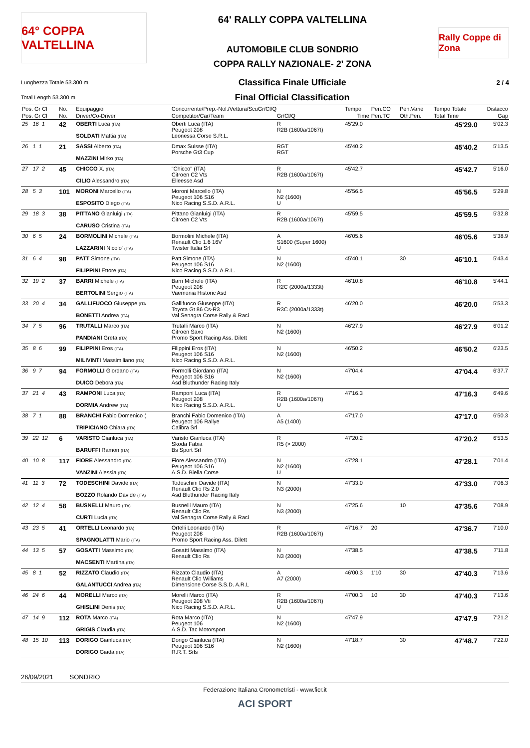64° COPPA VALTELLINA
64' RALLY COPPA VALTELLINA
AUTOMOBILE CLUB SONDRIO
COPPA RALLY NAZIONALE- 2' ZONA
Rally Coppe di Zona
Lunghezza Totale 53.300 m Classifica Finale Ufficiale 2 / 4
Total Length 53.300 m Final Official Classification
| Pos. Gr Cl | No. | Equipaggio | Concorrente/Prep.-Nol./Vettura/ScuGr/Cl/Q | | Tempo | Pen.CO | Pen.Varie | Tempo Totale | Distacco |
| --- | --- | --- | --- | --- | --- | --- | --- | --- | --- |
| Pos. Gr Cl | No. | Driver/Co-Driver | Competitor/Car/Team | Gr/Cl/Q | Time | Pen.TC | Oth.Pen. | Total Time | Gap |
| 25 16 1 | 42 | OBERTI Luca (ITA) SOLDATI Mattia (ITA) | Oberti Luca (ITA) Peugeot 208 Leonessa Corse S.R.L. | R R2B (1600a/1067t) | 45'29.0 | | | 45'29.0 | 5'02.3 |
| 26 1 1 | 21 | SASSI Alberto (ITA) MAZZINI Mirko (ITA) | Dmax Suisse (ITA) Porsche Gt3 Cup | RGT RGT | 45'40.2 | | | 45'40.2 | 5'13.5 |
| 27 17 2 | 45 | CHICCO X. (ITA) CILIO Alessandro (ITA) | "Chicco" (ITA) Citroen C2 Vts Elleesse Asd | R R2B (1600a/1067t) | 45'42.7 | | | 45'42.7 | 5'16.0 |
| 28 5 3 | 101 | MORONI Marcello (ITA) ESPOSITO Diego (ITA) | Moroni Marcello (ITA) Peugeot 106 S16 Nico Racing S.S.D. A.R.L. | N N2 (1600) U | 45'56.5 | | | 45'56.5 | 5'29.8 |
| 29 18 3 | 38 | PITTANO Gianluigi (ITA) CARUSO Cristina (ITA) | Pittano Gianluigi (ITA) Citroen C2 Vts | R R2B (1600a/1067t) | 45'59.5 | | | 45'59.5 | 5'32.8 |
| 30 6 5 | 24 | BORMOLINI Michele (ITA) LAZZARINI Nicolo' (ITA) | Bormolini Michele (ITA) Renault Clio 1.6 16V Twister Italia Srl | A S1600 (Super 1600) U | 46'05.6 | | | 46'05.6 | 5'38.9 |
| 31 6 4 | 98 | PATT Simone (ITA) FILIPPINI Ettore (ITA) | Patt Simone (ITA) Peugeot 106 S16 Nico Racing S.S.D. A.R.L. | N N2 (1600) | 45'40.1 | | 30 | 46'10.1 | 5'43.4 |
| 32 19 2 | 37 | BARRI Michele (ITA) BERTOLINI Sergio (ITA) | Barri Michele (ITA) Peugeot 208 Vaemenia Historic Asd | R R2C (2000a/1333t) | 46'10.8 | | | 46'10.8 | 5'44.1 |
| 33 20 4 | 34 | GALLIFUOCO Giuseppe (ITA BONETTI Andrea (ITA) | Gallifuoco Giuseppe (ITA) Toyota Gt 86 Cs-R3 Val Senagra Corse Rally & Raci | R R3C (2000a/1333t) | 46'20.0 | | | 46'20.0 | 5'53.3 |
| 34 7 5 | 96 | TRUTALLI Marco (ITA) PANDIANI Greta (ITA) | Trutalli Marco (ITA) Citroen Saxo Promo Sport Racing Ass. Dilett | N N2 (1600) | 46'27.9 | | | 46'27.9 | 6'01.2 |
| 35 8 6 | 99 | FILIPPINI Eros (ITA) MILIVINTI Massimiliano (ITA) | Filippini Eros (ITA) Peugeot 106 S16 Nico Racing S.S.D. A.R.L. | N N2 (1600) | 46'50.2 | | | 46'50.2 | 6'23.5 |
| 36 9 7 | 94 | FORMOLLI Giordano (ITA) DUICO Debora (ITA) | Formolli Giordano (ITA) Peugeot 106 S16 Asd Bluthunder Racing Italy | N N2 (1600) | 47'04.4 | | | 47'04.4 | 6'37.7 |
| 37 21 4 | 43 | RAMPONI Luca (ITA) DORMIA Andrew (ITA) | Ramponi Luca (ITA) Peugeot 208 Nico Racing S.S.D. A.R.L. | R R2B (1600a/1067t) U | 47'16.3 | | | 47'16.3 | 6'49.6 |
| 38 7 1 | 88 | BRANCHI Fabio Domenico ( TRIPICIANO Chiara (ITA) | Branchi Fabio Domenico (ITA) Peugeot 106 Rallye Calibra Srl | A A5 (1400) | 47'17.0 | | | 47'17.0 | 6'50.3 |
| 39 22 12 | 6 | VARISTO Gianluca (ITA) BARUFFI Ramon (ITA) | Varisto Gianluca (ITA) Skoda Fabia Bs Sport Srl | R R5 (> 2000) | 47'20.2 | | | 47'20.2 | 6'53.5 |
| 40 10 8 | 117 | FIORE Alessandro (ITA) VANZINI Alessia (ITA) | Fiore Alessandro (ITA) Peugeot 106 S16 A.S.D. Biella Corse | N N2 (1600) U | 47'28.1 | | | 47'28.1 | 7'01.4 |
| 41 11 3 | 72 | TODESCHINI Davide (ITA) BOZZO Rolando Davide (ITA) | Todeschini Davide (ITA) Renault Clio Rs 2.0 Asd Bluthunder Racing Italy | N N3 (2000) | 47'33.0 | | | 47'33.0 | 7'06.3 |
| 42 12 4 | 58 | BUSNELLI Mauro (ITA) CURTI Lucia (ITA) | Busnelli Mauro (ITA) Renault Clio Rs Val Senagra Corse Rally & Raci | N N3 (2000) | 47'25.6 | | 10 | 47'35.6 | 7'08.9 |
| 43 23 5 | 41 | ORTELLI Leonardo (ITA) SPAGNOLATTI Mario (ITA) | Ortelli Leonardo (ITA) Peugeot 208 Promo Sport Racing Ass. Dilett | R R2B (1600a/1067t) | 47'16.7 | 20 | | 47'36.7 | 7'10.0 |
| 44 13 5 | 57 | GOSATTI Massimo (ITA) MACSENTI Martina (ITA) | Gosatti Massimo (ITA) Renault Clio Rs | N N3 (2000) | 47'38.5 | | | 47'38.5 | 7'11.8 |
| 45 8 1 | 52 | RIZZATO Claudio (ITA) GALANTUCCI Andrea (ITA) | Rizzato Claudio (ITA) Renault Clio Williams Dimensione Corse S.S.D. A.R.L | A A7 (2000) | 46'00.3 | 1'10 | 30 | 47'40.3 | 7'13.6 |
| 46 24 6 | 44 | MORELLI Marco (ITA) GHISLINI Denis (ITA) | Morelli Marco (ITA) Peugeot 208 Vti Nico Racing S.S.D. A.R.L. | R R2B (1600a/1067t) U | 47'00.3 | 10 | 30 | 47'40.3 | 7'13.6 |
| 47 14 9 | 112 | ROTA Marco (ITA) GRIGIS Claudia (ITA) | Rota Marco (ITA) Peugeot 106 A.S.D. Tac Motorsport | N N2 (1600) | 47'47.9 | | | 47'47.9 | 7'21.2 |
| 48 15 10 | 113 | DORIGO Gianluca (ITA) DORIGO Giada (ITA) | Dorigo Gianluca (ITA) Peugeot 106 S16 R.R.T. Srls | N N2 (1600) | 47'18.7 | | 30 | 47'48.7 | 7'22.0 |
26/09/2021 SONDRIO
Federazione Italiana Cronometristi - www.ficr.it
ACI SPORT